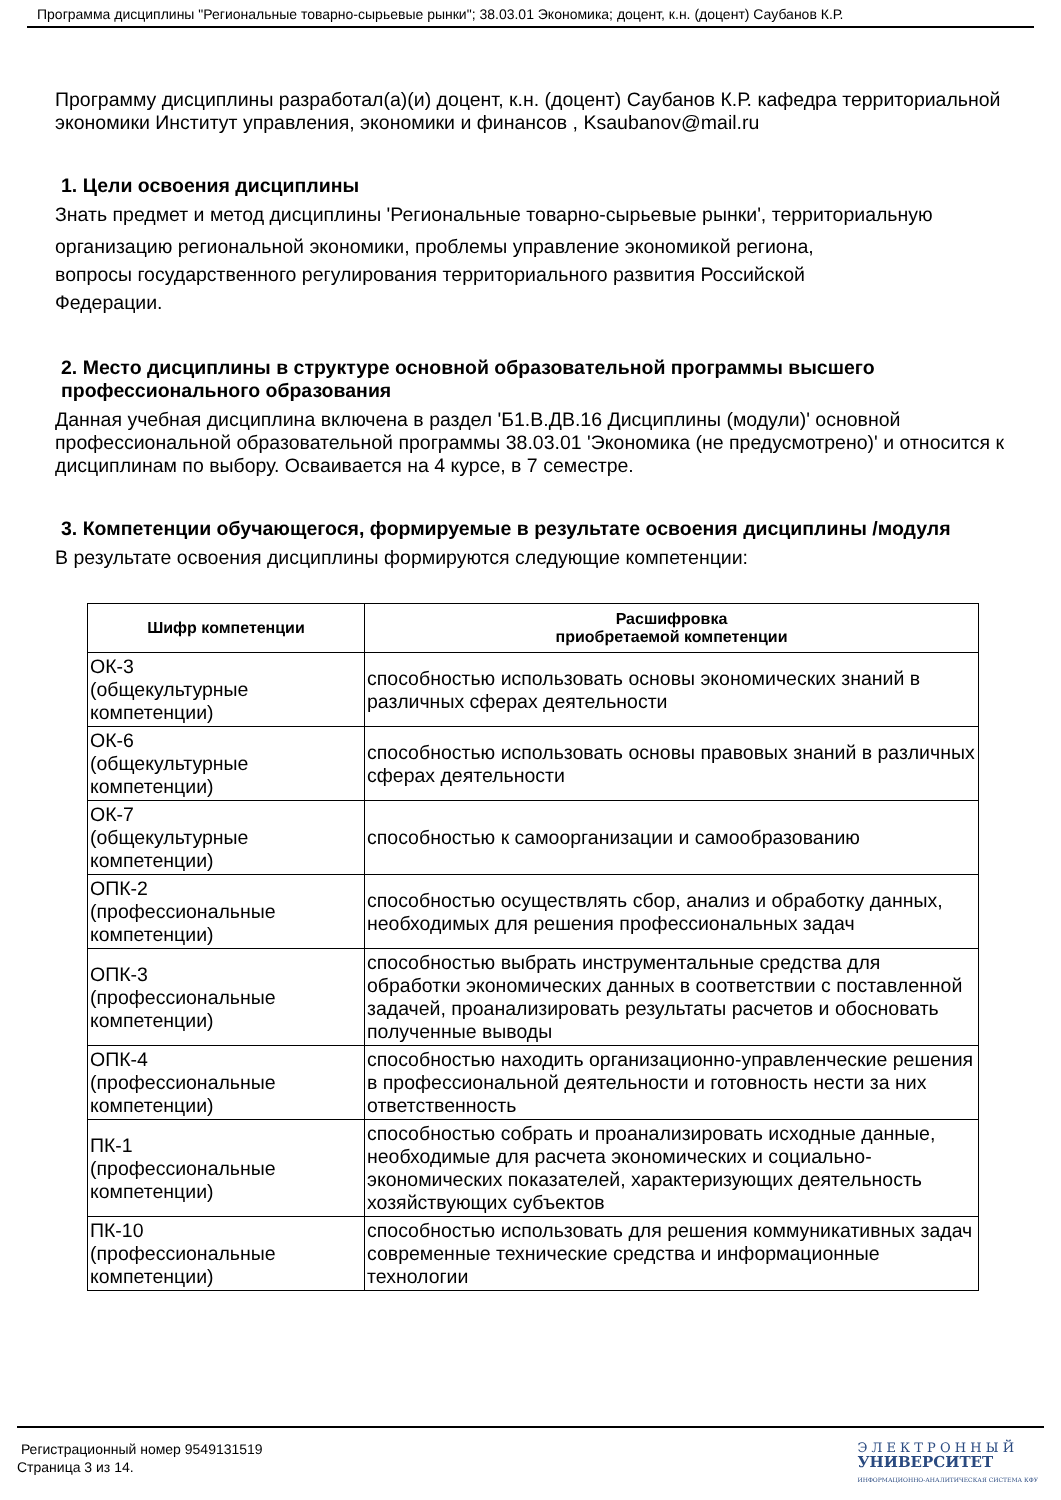Программа дисциплины "Региональные товарно-сырьевые рынки"; 38.03.01 Экономика; доцент, к.н. (доцент) Саубанов К.Р.
Программу дисциплины разработал(а)(и) доцент, к.н. (доцент) Саубанов К.Р. кафедра территориальной экономики Институт управления, экономики и финансов , Ksaubanov@mail.ru
1. Цели освоения дисциплины
Знать предмет и метод дисциплины 'Региональные товарно-сырьевые рынки', территориальную
организацию региональной экономики, проблемы управление экономикой региона,
вопросы государственного регулирования территориального развития Российской
Федерации.
2. Место дисциплины в структуре основной образовательной программы высшего профессионального образования
Данная учебная дисциплина включена в раздел 'Б1.В.ДВ.16 Дисциплины (модули)' основной профессиональной образовательной программы 38.03.01 'Экономика (не предусмотрено)' и относится к дисциплинам по выбору. Осваивается на 4 курсе, в 7 семестре.
3. Компетенции обучающегося, формируемые в результате освоения дисциплины /модуля
В результате освоения дисциплины формируются следующие компетенции:
| Шифр компетенции | Расшифровка приобретаемой компетенции |
| --- | --- |
| ОК-3 (общекультурные компетенции) | способностью использовать основы экономических знаний в различных сферах деятельности |
| ОК-6 (общекультурные компетенции) | способностью использовать основы правовых знаний в различных сферах деятельности |
| ОК-7 (общекультурные компетенции) | способностью к самоорганизации и самообразованию |
| ОПК-2 (профессиональные компетенции) | способностью осуществлять сбор, анализ и обработку данных, необходимых для решения профессиональных задач |
| ОПК-3 (профессиональные компетенции) | способностью выбрать инструментальные средства для обработки экономических данных в соответствии с поставленной задачей, проанализировать результаты расчетов и обосновать полученные выводы |
| ОПК-4 (профессиональные компетенции) | способностью находить организационно-управленческие решения в профессиональной деятельности и готовность нести за них ответственность |
| ПК-1 (профессиональные компетенции) | способностью собрать и проанализировать исходные данные, необходимые для расчета экономических и социально-экономических показателей, характеризующих деятельность хозяйствующих субъектов |
| ПК-10 (профессиональные компетенции) | способностью использовать для решения коммуникативных задач современные технические средства и информационные технологии |
Регистрационный номер 9549131519
Страница 3 из 14.
Э Л Е К Т Р О Н Н Ы Й
УНИВЕРСИТЕТ
ИНФОРМАЦИОННО-АНАЛИТИЧЕСКАЯ СИСТЕМА КФУ